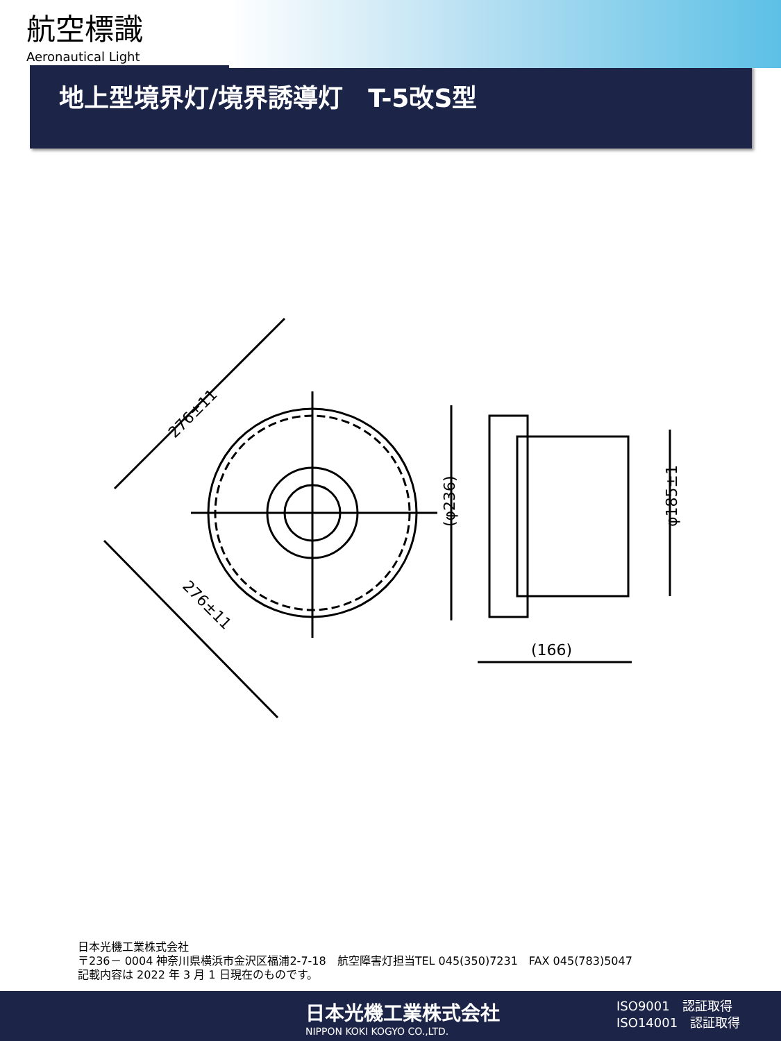航空標識
Aeronautical Light
地上型境界灯/境界誘導灯　T-5改S型
276±11
276±11
(φ236)
φ185±1
(166)
日本光機工業株式会社
〒236－ 0004 神奈川県横浜市金沢区福浦2-7-18　航空障害灯担当TEL 045(350)7231　FAX 045(783)5047
記載内容は 2022 年 3 月 1 日現在のものです。
日本光機工業株式会社
NIPPON KOKI KOGYO CO.,LTD.
ISO9001　認証取得
ISO14001　認証取得